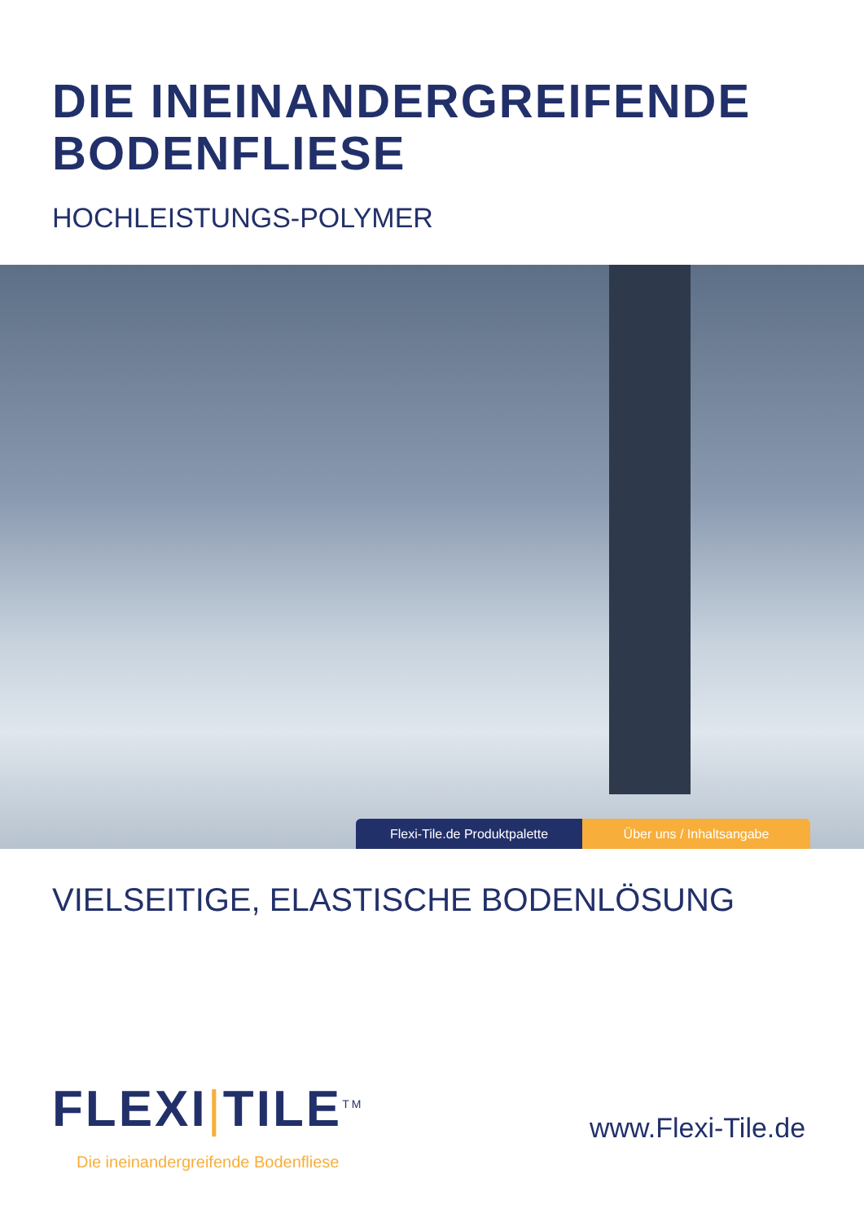DIE INEINANDERGREIFENDE
BODENFLIESE
HOCHLEISTUNGS-POLYMER
Flexi-Tile.de Produktpalette Über uns / Inhaltsangabe
VIELSEITIGE, ELASTISCHE BODENLÖSUNG
FLEXI|TILE<sup>TM</sup>
Die ineinandergreifende Bodenfliese
www.Flexi-Tile.de